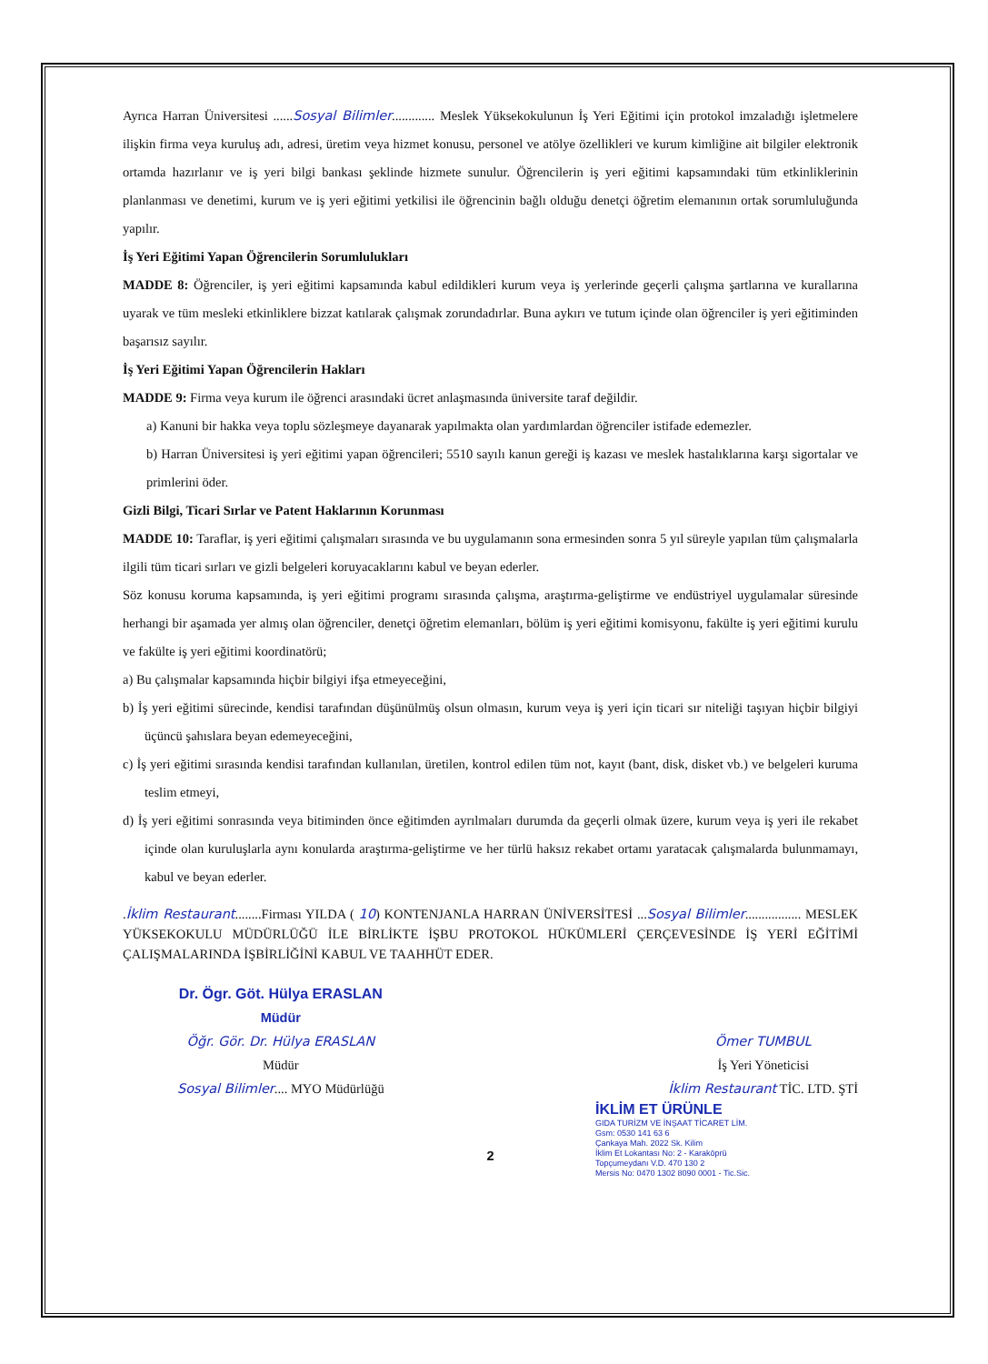Ayrıca Harran Üniversitesi ......Sosyal Bilimler............. Meslek Yüksekokulunun İş Yeri Eğitimi için protokol imzaladığı işletmelere ilişkin firma veya kuruluş adı, adresi, üretim veya hizmet konusu, personel ve atölye özellikleri ve kurum kimliğine ait bilgiler elektronik ortamda hazırlanır ve iş yeri bilgi bankası şeklinde hizmete sunulur. Öğrencilerin iş yeri eğitimi kapsamındaki tüm etkinliklerinin planlanması ve denetimi, kurum ve iş yeri eğitimi yetkilisi ile öğrencinin bağlı olduğu denetçi öğretim elemanının ortak sorumluluğunda yapılır.
İş Yeri Eğitimi Yapan Öğrencilerin Sorumlulukları
MADDE 8: Öğrenciler, iş yeri eğitimi kapsamında kabul edildikleri kurum veya iş yerlerinde geçerli çalışma şartlarına ve kurallarına uyarak ve tüm mesleki etkinliklere bizzat katılarak çalışmak zorundadırlar. Buna aykırı ve tutum içinde olan öğrenciler iş yeri eğitiminden başarısız sayılır.
İş Yeri Eğitimi Yapan Öğrencilerin Hakları
MADDE 9: Firma veya kurum ile öğrenci arasındaki ücret anlaşmasında üniversite taraf değildir.
a) Kanuni bir hakka veya toplu sözleşmeye dayanarak yapılmakta olan yardımlardan öğrenciler istifade edemezler.
b) Harran Üniversitesi iş yeri eğitimi yapan öğrencileri; 5510 sayılı kanun gereği iş kazası ve meslek hastalıklarına karşı sigortalar ve primlerini öder.
Gizli Bilgi, Ticari Sırlar ve Patent Haklarının Korunması
MADDE 10: Taraflar, iş yeri eğitimi çalışmaları sırasında ve bu uygulamanın sona ermesinden sonra 5 yıl süreyle yapılan tüm çalışmalarla ilgili tüm ticari sırları ve gizli belgeleri koruyacaklarını kabul ve beyan ederler.
Söz konusu koruma kapsamında, iş yeri eğitimi programı sırasında çalışma, araştırma-geliştirme ve endüstriyel uygulamalar süresinde herhangi bir aşamada yer almış olan öğrenciler, denetçi öğretim elemanları, bölüm iş yeri eğitimi komisyonu, fakülte iş yeri eğitimi kurulu ve fakülte iş yeri eğitimi koordinatörü;
a) Bu çalışmalar kapsamında hiçbir bilgiyi ifşa etmeyeceğini,
b) İş yeri eğitimi sürecinde, kendisi tarafından düşünülmüş olsun olmasın, kurum veya iş yeri için ticari sır niteliği taşıyan hiçbir bilgiyi üçüncü şahıslara beyan edemeyeceğini,
c) İş yeri eğitimi sırasında kendisi tarafından kullanılan, üretilen, kontrol edilen tüm not, kayıt (bant, disk, disket vb.) ve belgeleri kuruma teslim etmeyi,
d) İş yeri eğitimi sonrasında veya bitiminden önce eğitimden ayrılmaları durumda da geçerli olmak üzere, kurum veya iş yeri ile rekabet içinde olan kuruluşlarla aynı konularda araştırma-geliştirme ve her türlü haksız rekabet ortamı yaratacak çalışmalarda bulunmamayı, kabul ve beyan ederler.
.İklim Restaurant........Firması YILDA ( 10) KONTENJANLA HARRAN ÜNİVERSİTESİ ...Sosyal Bilimler................. MESLEK YÜKSEKOKULU MÜDÜRLÜĞÜ İLE BİRLİKTE İŞBU PROTOKOL HÜKÜMLERİ ÇERÇEVESİNDE İŞ YERİ EĞİTİMİ ÇALIŞMALARINDA İŞBİRLİĞİNİ KABUL VE TAAHHÜT EDER.
Dr. Ögr. Göt. Hülya ERASLAN
Müdür
Öğr. Gör. Dr. Hülya ERASLAN
Müdür
Sosyal Bilimler.... MYO Müdürlüğü
Ömer TUMBUL
İş Yeri Yöneticisi
İklim Restaurant TİC. LTD. ŞTİ
İKLİM ET ÜRÜNLE
GIDA TURİZM VE İNŞAAT TİCARET LİM.
Gsm: 0530 141 63 6
Çankaya Mah. 2022 Sk. Kilim
İklim Et Lokantası No: 2 - Karaköprü
Topçumeydanı V.D. 470 130 2
Mersis No: 0470 1302 8090 0001 - Tic.Sic.
2